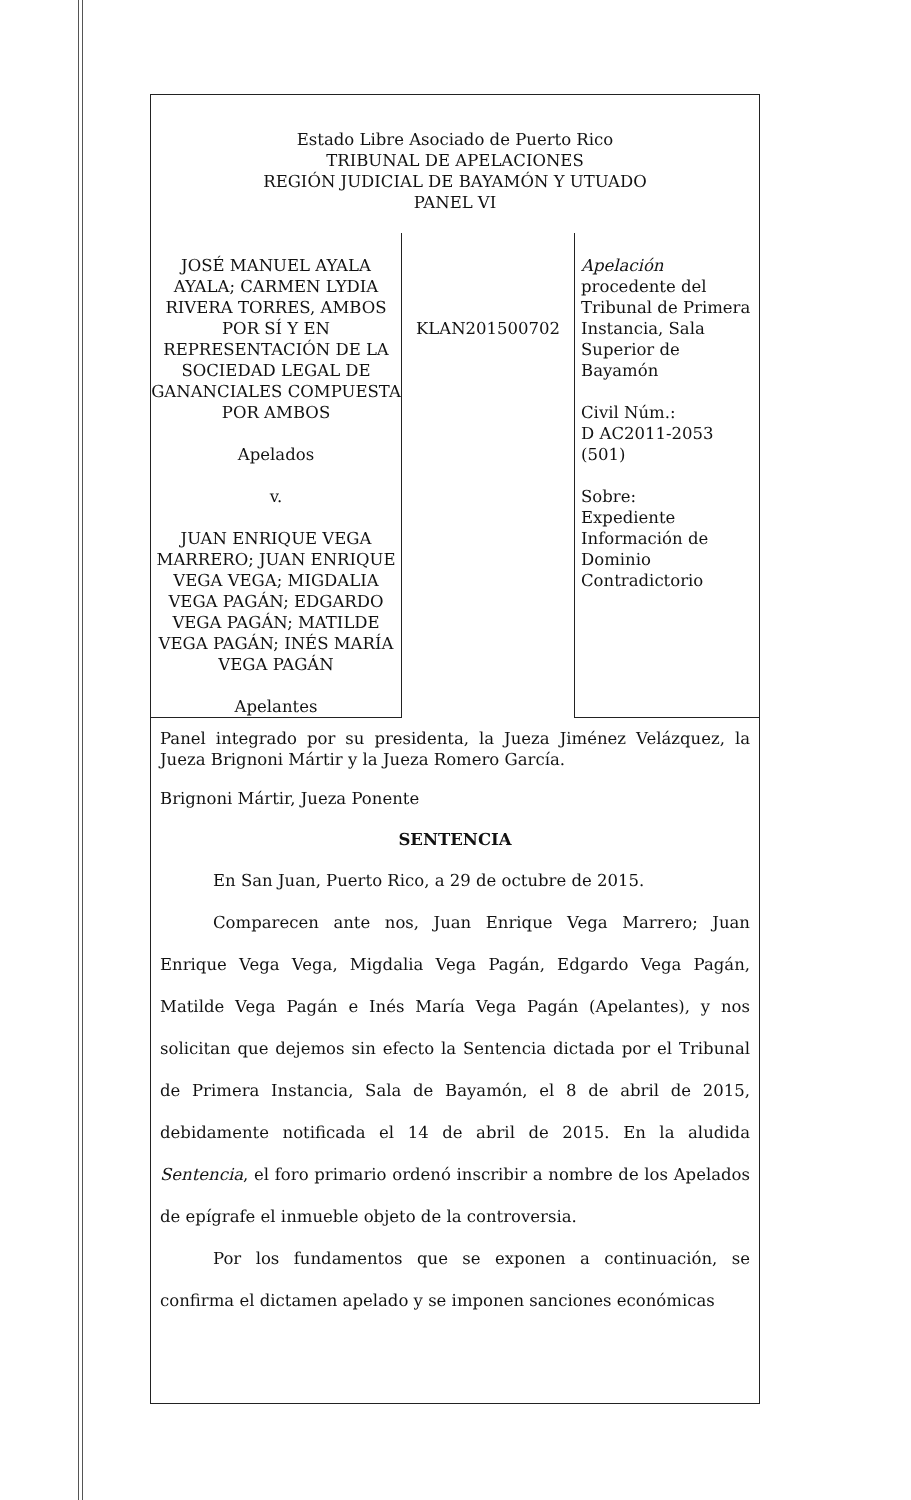Estado Libre Asociado de Puerto Rico
TRIBUNAL DE APELACIONES
REGIÓN JUDICIAL DE BAYAMÓN Y UTUADO
PANEL VI
| JOSÉ MANUEL AYALA AYALA; CARMEN LYDIA RIVERA TORRES, AMBOS POR SÍ Y EN REPRESENTACIÓN DE LA SOCIEDAD LEGAL DE GANANCIALES COMPUESTA POR AMBOS Apelados v. JUAN ENRIQUE VEGA MARRERO; JUAN ENRIQUE VEGA VEGA; MIGDALIA VEGA PAGÁN; EDGARDO VEGA PAGÁN; MATILDE VEGA PAGÁN; INÉS MARÍA VEGA PAGÁN Apelantes | KLAN201500702 | Apelación procedente del Tribunal de Primera Instancia, Sala Superior de Bayamón Civil Núm.: D AC2011-2053 (501) Sobre: Expediente Información de Dominio Contradictorio |
Panel integrado por su presidenta, la Jueza Jiménez Velázquez, la Jueza Brignoni Mártir y la Jueza Romero García.
Brignoni Mártir, Jueza Ponente
SENTENCIA
En San Juan, Puerto Rico, a 29 de octubre de 2015.
Comparecen ante nos, Juan Enrique Vega Marrero; Juan Enrique Vega Vega, Migdalia Vega Pagán, Edgardo Vega Pagán, Matilde Vega Pagán e Inés María Vega Pagán (Apelantes), y nos solicitan que dejemos sin efecto la Sentencia dictada por el Tribunal de Primera Instancia, Sala de Bayamón, el 8 de abril de 2015, debidamente notificada el 14 de abril de 2015. En la aludida Sentencia, el foro primario ordenó inscribir a nombre de los Apelados de epígrafe el inmueble objeto de la controversia.
Por los fundamentos que se exponen a continuación, se confirma el dictamen apelado y se imponen sanciones económicas